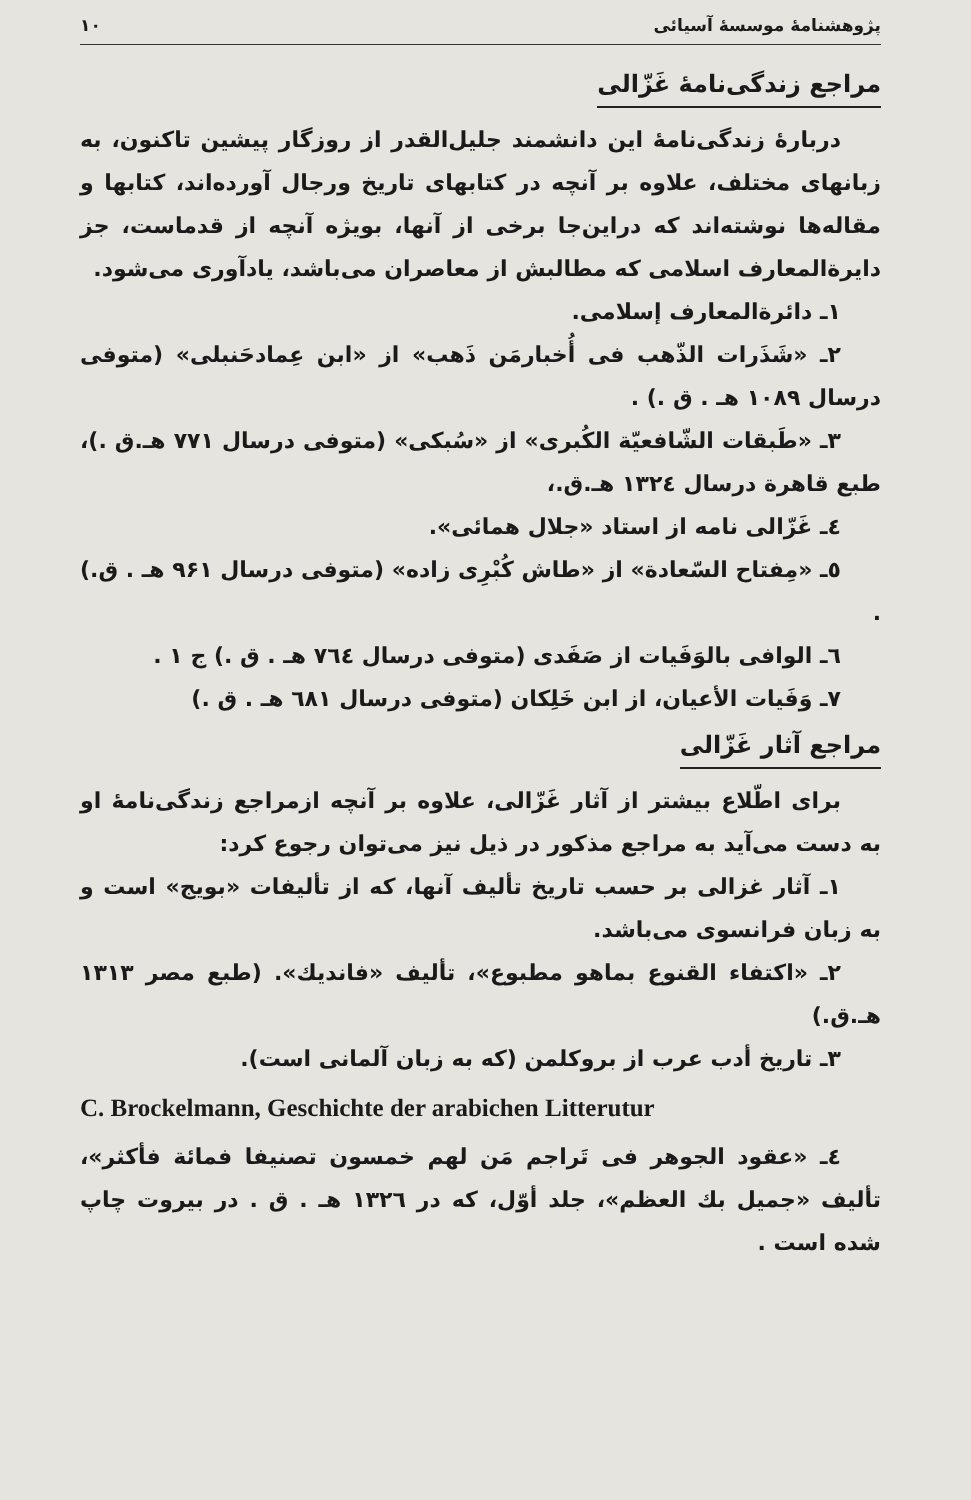پژوهشنامهٔ موسسهٔ آسیائی ۱۰
مراجع زندگی‌نامهٔ غَزّالی
دربارهٔ زندگی‌نامهٔ این دانشمند جلیل‌القدر از روزگار پیشین تاکنون، به زبانهای مختلف، علاوه بر آنچه در کتابهای تاریخ ورجال آورده‌اند، کتابها و مقاله‌ها نوشته‌اند که دراین‌جا برخی از آنها، بویژه آنچه از قدماست، جز دایرة‌المعارف اسلامی که مطالبش از معاصران می‌باشد، یادآوری می‌شود.
۱ـ دائرة‌المعارف إسلامی.
۲ـ «شَذَرات الذّهب فی أُخبارمَن ذَهب» از «ابن عِمادحَنبلی» (متوفی درسال ۱۰۸۹ هـ . ق .) .
۳ـ «طَبقات الشّافعیّة الکُبری» از «سُبکی» (متوفی درسال ۷۷۱ هـ.ق .)، طبع قاهرة درسال ۱۳۲٤ هـ.ق.،
٤ـ غَزّالی نامه از استاد «جلال همائی».
٥ـ «مِفتاح السّعادة» از «طاش کُبْرِی زاده» (متوفی درسال ۹۶۱ هـ . ق.) .
٦ـ الوافی بالوَفَیات از صَفَدی (متوفی درسال ۷٦٤ هـ . ق .) ج ۱ .
۷ـ وَفَیات الأعیان، از ابن خَلِکان (متوفی درسال ٦۸۱ هـ . ق .)
مراجع آثار غَزّالی
برای اطّلاع بیشتر از آثار غَزّالی، علاوه بر آنچه ازمراجع زندگی‌نامهٔ او به دست می‌آید به مراجع مذکور در ذیل نیز می‌توان رجوع کرد:
۱ـ آثار غزالی بر حسب تاریخ تألیف آنها، که از تألیفات «بویج» است و به زبان فرانسوی می‌باشد.
۲ـ «اکتفاء القنوع بماهو مطبوع»، تألیف «فاندیك». (طبع مصر ۱۳۱۳ هـ.ق.)
۳ـ تاریخ أدب عرب از بروکلمن (که به زبان آلمانی است).
C. Brockelmann, Geschichte der arabichen Litterutur
٤ـ «عقود الجوهر فی تَراجم مَن لهم خمسون تصنیفا فمائة فأکثر»، تألیف «جمیل بك العظم»، جلد أوّل، که در ۱۳۲٦ هـ . ق . در بیروت چاپ شده است .